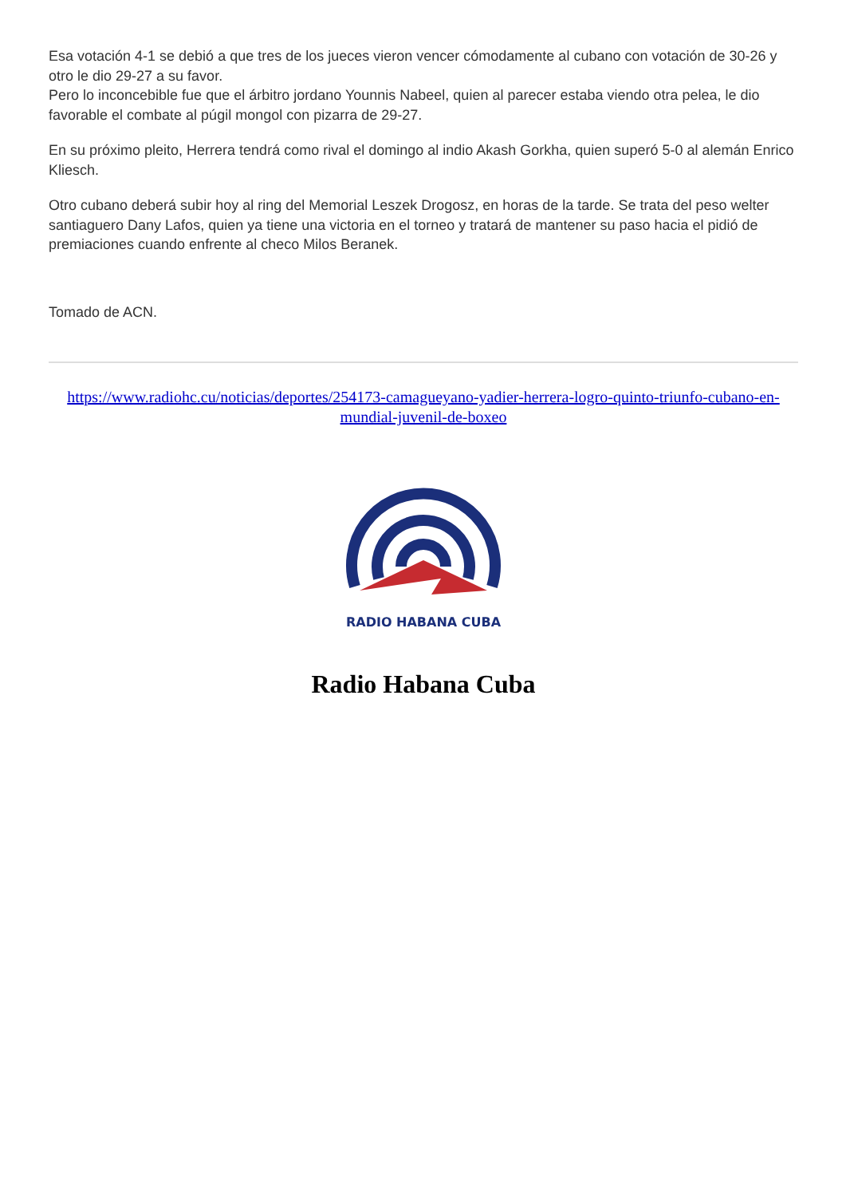Esa votación 4-1 se debió a que tres de los jueces vieron vencer cómodamente al cubano con votación de 30-26 y otro le dio 29-27 a su favor.
Pero lo inconcebible fue que el árbitro jordano Younnis Nabeel, quien al parecer estaba viendo otra pelea, le dio favorable el combate al púgil mongol con pizarra de 29-27.
En su próximo pleito, Herrera tendrá como rival el domingo al indio Akash Gorkha, quien superó 5-0 al alemán Enrico Kliesch.
Otro cubano deberá subir hoy al ring del Memorial Leszek Drogosz, en horas de la tarde. Se trata del peso welter santiaguero Dany Lafos, quien ya tiene una victoria en el torneo y tratará de mantener su paso hacia el pidió de premiaciones cuando enfrente al checo Milos Beranek.
Tomado de ACN.
https://www.radiohc.cu/noticias/deportes/254173-camagueyano-yadier-herrera-logro-quinto-triunfo-cubano-en-mundial-juvenil-de-boxeo
RADIO HABANA CUBA
Radio Habana Cuba